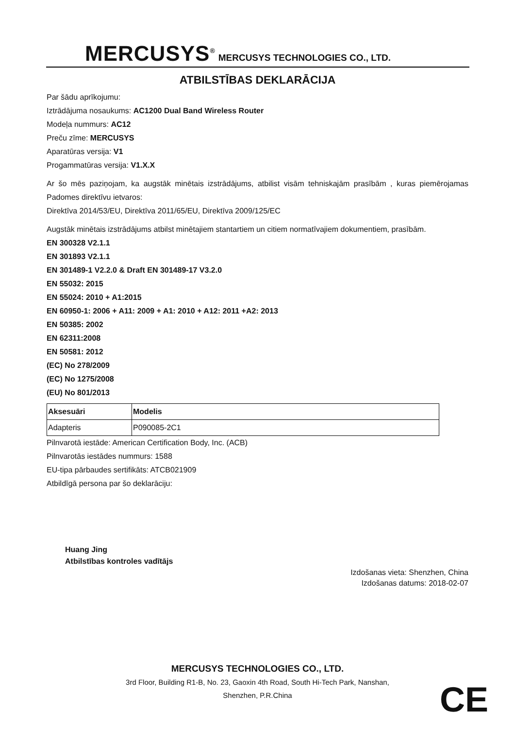MERCUSYS<sup>®</sup> MERCUSYS TECHNOLOGIES CO., LTD.
ATBILSTĪBAS DEKLARĀCIJA
Par šādu aprīkojumu:
Iztrādājuma nosaukums: AC1200 Dual Band Wireless Router
Modeļa nummurs: AC12
Preču zīme: MERCUSYS
Aparatūras versija: V1
Progammatūras versija: V1.X.X
Ar šo mēs paziņojam, ka augstāk minētais izstrādājums, atbilist visām tehniskajām prasībām , kuras piemērojamas Padomes direktīvu ietvaros:
Direktīva 2014/53/EU, Direktīva 2011/65/EU, Direktīva 2009/125/EC
Augstāk minētais izstrādājums atbilst minētajiem stantartiem un citiem normatīvajiem dokumentiem, prasībām.
EN 300328 V2.1.1
EN 301893 V2.1.1
EN 301489-1 V2.2.0 & Draft EN 301489-17 V3.2.0
EN 55032: 2015
EN 55024: 2010 + A1:2015
EN 60950-1: 2006 + A11: 2009 + A1: 2010 + A12: 2011 +A2: 2013
EN 50385: 2002
EN 62311:2008
EN 50581: 2012
(EC) No 278/2009
(EC) No 1275/2008
(EU) No 801/2013
| Aksesuāri | Modelis |
| --- | --- |
| Adapteris | P090085-2C1 |
Pilnvarotā iestāde: American Certification Body, Inc. (ACB)
Pilnvarotās iestādes nummurs: 1588
EU-tipa pārbaudes sertifikāts: ATCB021909
Atbildīgā persona par šo deklarāciju:
Huang Jing
Atbilstības kontroles vadītājs
Izdošanas vieta: Shenzhen, China
Izdošanas datums: 2018-02-07
MERCUSYS TECHNOLOGIES CO., LTD.
3rd Floor, Building R1-B, No. 23, Gaoxin 4th Road, South Hi-Tech Park, Nanshan,
Shenzhen, P.R.China
CE